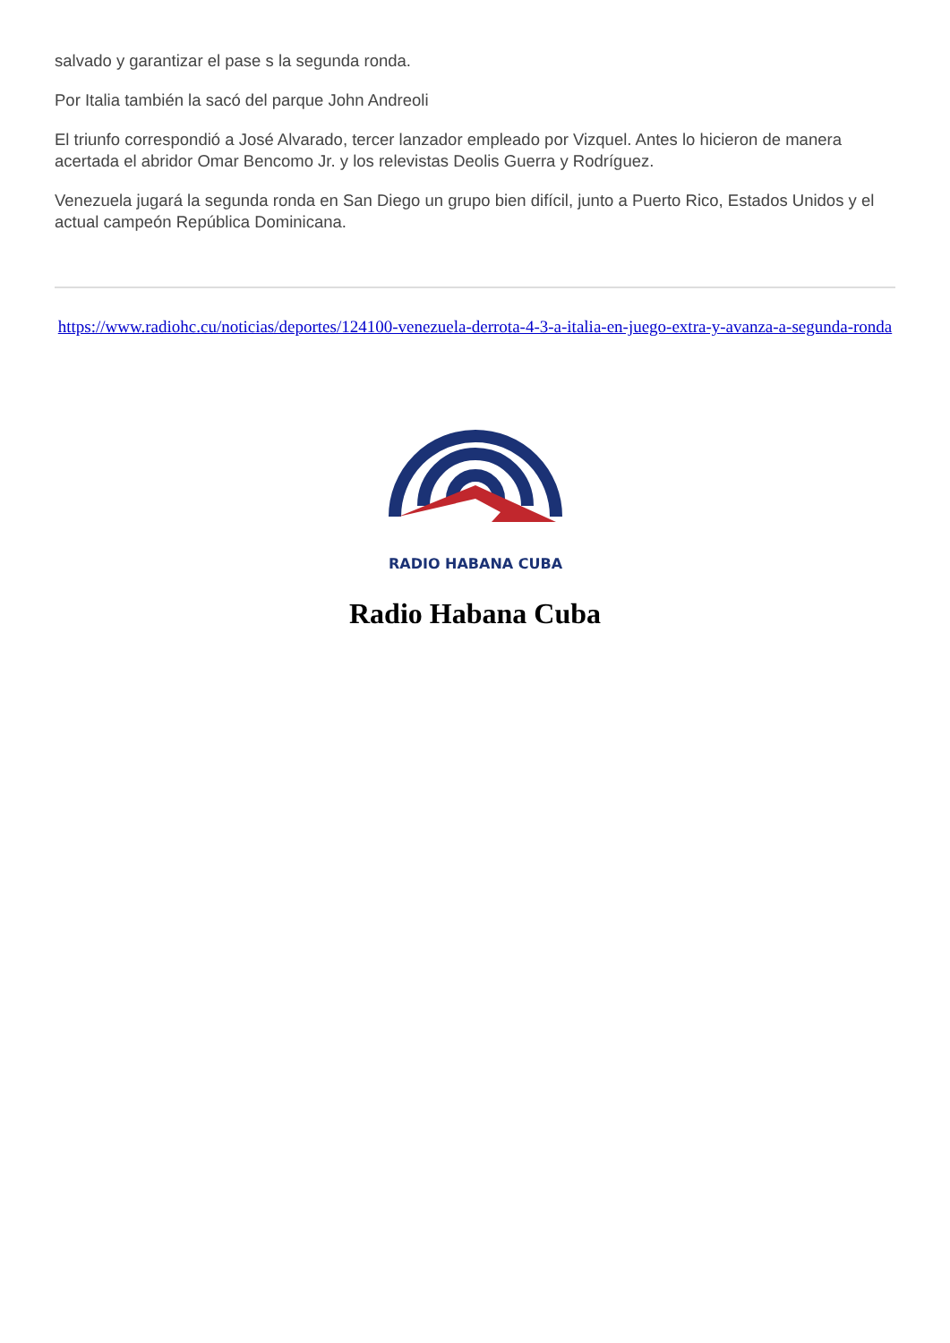salvado y garantizar el pase s la segunda ronda.
Por Italia también la sacó del parque John Andreoli
El triunfo correspondió a José Alvarado, tercer lanzador empleado por Vizquel. Antes lo hicieron de manera acertada el abridor Omar Bencomo Jr. y los relevistas Deolis Guerra y Rodríguez.
Venezuela jugará la segunda ronda en San Diego un grupo bien difícil, junto a Puerto Rico, Estados Unidos y el actual campeón República Dominicana.
https://www.radiohc.cu/noticias/deportes/124100-venezuela-derrota-4-3-a-italia-en-juego-extra-y-avanza-a-segunda-ronda
RADIO HABANA CUBA
Radio Habana Cuba